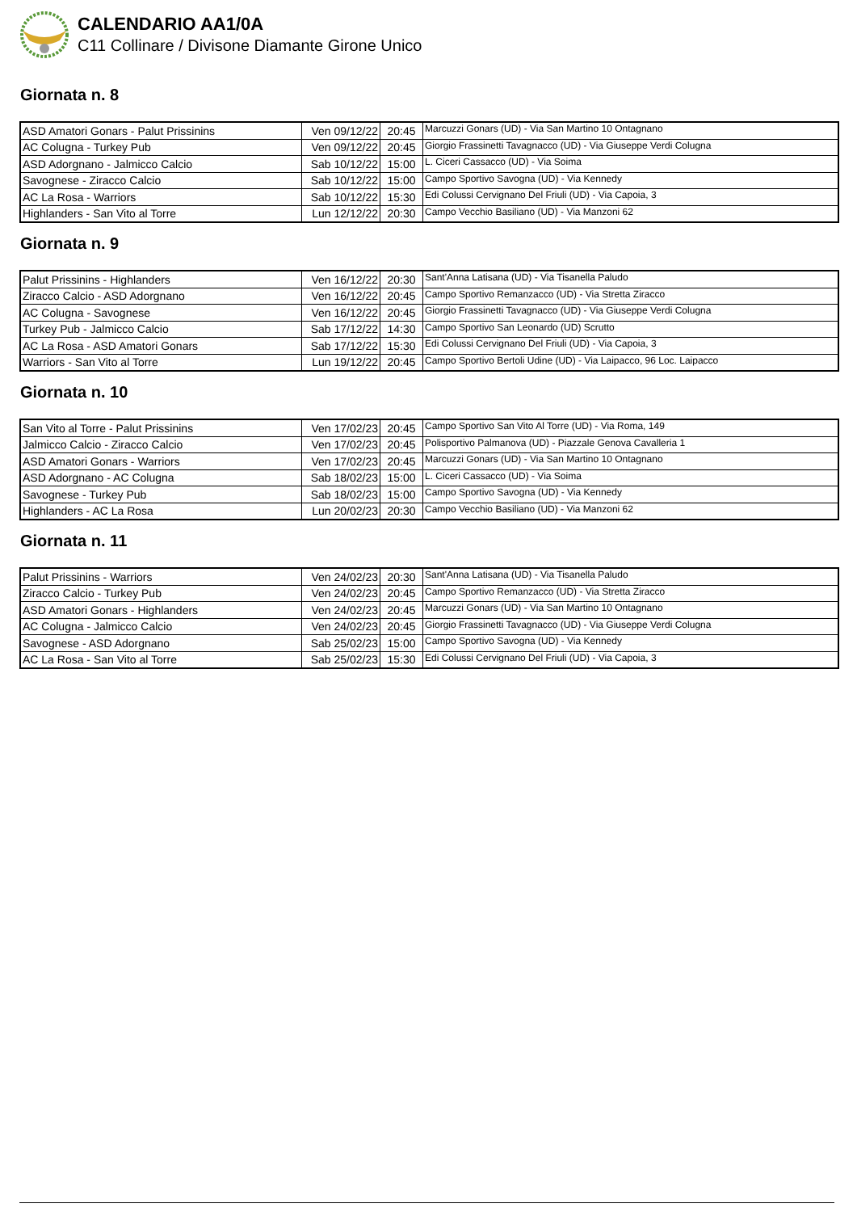CALENDARIO AA1/0A
C11 Collinare / Divisone Diamante Girone Unico
Giornata n. 8
| ASD Amatori Gonars - Palut Prissinins | Ven 09/12/22 | 20:45 | Marcuzzi Gonars (UD) - Via San Martino 10 Ontagnano |
| AC Colugna - Turkey Pub | Ven 09/12/22 | 20:45 | Giorgio Frassinetti Tavagnacco (UD) - Via Giuseppe Verdi Colugna |
| ASD Adorgnano - Jalmicco Calcio | Sab 10/12/22 | 15:00 | L. Ciceri Cassacco (UD) - Via Soima |
| Savognese - Ziracco Calcio | Sab 10/12/22 | 15:00 | Campo Sportivo Savogna (UD) - Via Kennedy |
| AC La Rosa - Warriors | Sab 10/12/22 | 15:30 | Edi Colussi Cervignano Del Friuli (UD) - Via Capoia, 3 |
| Highlanders - San Vito al Torre | Lun 12/12/22 | 20:30 | Campo Vecchio Basiliano (UD) - Via Manzoni 62 |
Giornata n. 9
| Palut Prissinins - Highlanders | Ven 16/12/22 | 20:30 | Sant'Anna Latisana (UD) - Via Tisanella Paludo |
| Ziracco Calcio - ASD Adorgnano | Ven 16/12/22 | 20:45 | Campo Sportivo Remanzacco (UD) - Via Stretta Ziracco |
| AC Colugna - Savognese | Ven 16/12/22 | 20:45 | Giorgio Frassinetti Tavagnacco (UD) - Via Giuseppe Verdi Colugna |
| Turkey Pub - Jalmicco Calcio | Sab 17/12/22 | 14:30 | Campo Sportivo San Leonardo (UD) Scrutto |
| AC La Rosa - ASD Amatori Gonars | Sab 17/12/22 | 15:30 | Edi Colussi Cervignano Del Friuli (UD) - Via Capoia, 3 |
| Warriors - San Vito al Torre | Lun 19/12/22 | 20:45 | Campo Sportivo Bertoli Udine (UD) - Via Laipacco, 96 Loc. Laipacco |
Giornata n. 10
| San Vito al Torre - Palut Prissinins | Ven 17/02/23 | 20:45 | Campo Sportivo San Vito Al Torre (UD) - Via Roma, 149 |
| Jalmicco Calcio - Ziracco Calcio | Ven 17/02/23 | 20:45 | Polisportivo Palmanova (UD) - Piazzale Genova Cavalleria 1 |
| ASD Amatori Gonars - Warriors | Ven 17/02/23 | 20:45 | Marcuzzi Gonars (UD) - Via San Martino 10 Ontagnano |
| ASD Adorgnano - AC Colugna | Sab 18/02/23 | 15:00 | L. Ciceri Cassacco (UD) - Via Soima |
| Savognese - Turkey Pub | Sab 18/02/23 | 15:00 | Campo Sportivo Savogna (UD) - Via Kennedy |
| Highlanders - AC La Rosa | Lun 20/02/23 | 20:30 | Campo Vecchio Basiliano (UD) - Via Manzoni 62 |
Giornata n. 11
| Palut Prissinins - Warriors | Ven 24/02/23 | 20:30 | Sant'Anna Latisana (UD) - Via Tisanella Paludo |
| Ziracco Calcio - Turkey Pub | Ven 24/02/23 | 20:45 | Campo Sportivo Remanzacco (UD) - Via Stretta Ziracco |
| ASD Amatori Gonars - Highlanders | Ven 24/02/23 | 20:45 | Marcuzzi Gonars (UD) - Via San Martino 10 Ontagnano |
| AC Colugna - Jalmicco Calcio | Ven 24/02/23 | 20:45 | Giorgio Frassinetti Tavagnacco (UD) - Via Giuseppe Verdi Colugna |
| Savognese - ASD Adorgnano | Sab 25/02/23 | 15:00 | Campo Sportivo Savogna (UD) - Via Kennedy |
| AC La Rosa - San Vito al Torre | Sab 25/02/23 | 15:30 | Edi Colussi Cervignano Del Friuli (UD) - Via Capoia, 3 |